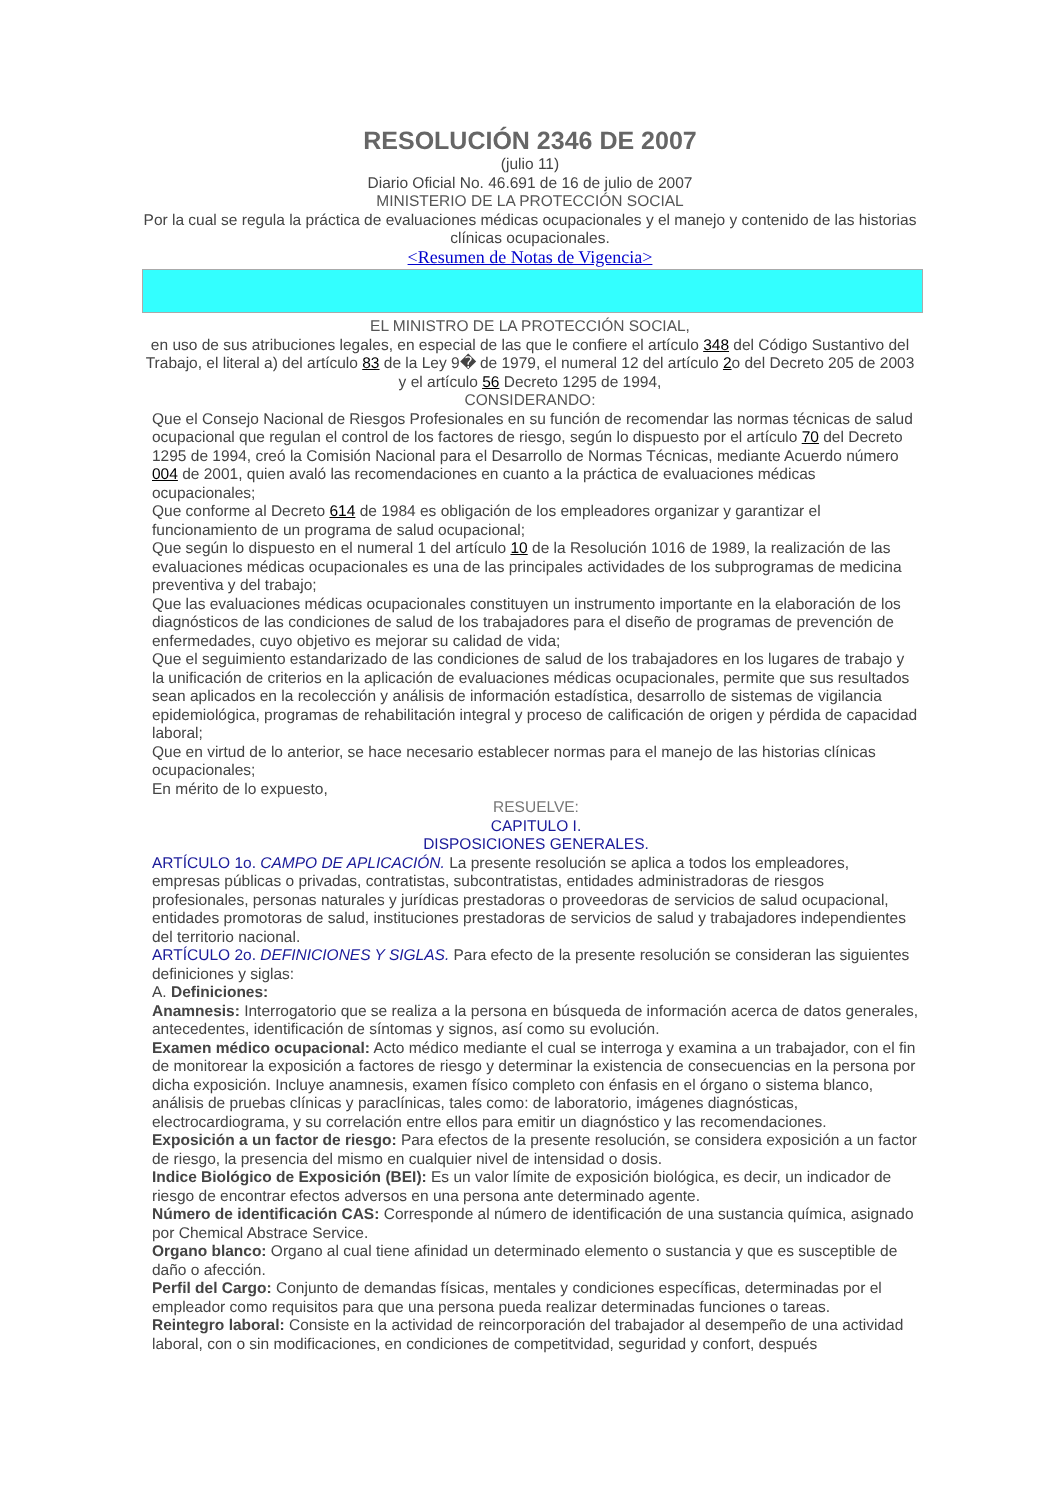RESOLUCIÓN 2346 DE 2007
(julio 11)
Diario Oficial No. 46.691 de 16 de julio de 2007
MINISTERIO DE LA PROTECCIÓN SOCIAL
Por la cual se regula la práctica de evaluaciones médicas ocupacionales y el manejo y contenido de las historias clínicas ocupacionales.
<Resumen de Notas de Vigencia>
EL MINISTRO DE LA PROTECCIÓN SOCIAL,
en uso de sus atribuciones legales, en especial de las que le confiere el artículo 348 del Código Sustantivo del Trabajo, el literal a) del artículo 83 de la Ley 9� de 1979, el numeral 12 del artículo 2o del Decreto 205 de 2003 y el artículo 56 Decreto 1295 de 1994,
CONSIDERANDO:
Que el Consejo Nacional de Riesgos Profesionales en su función de recomendar las normas técnicas de salud ocupacional que regulan el control de los factores de riesgo, según lo dispuesto por el artículo 70 del Decreto 1295 de 1994, creó la Comisión Nacional para el Desarrollo de Normas Técnicas, mediante Acuerdo número 004 de 2001, quien avaló las recomendaciones en cuanto a la práctica de evaluaciones médicas ocupacionales;
Que conforme al Decreto 614 de 1984 es obligación de los empleadores organizar y garantizar el funcionamiento de un programa de salud ocupacional;
Que según lo dispuesto en el numeral 1 del artículo 10 de la Resolución 1016 de 1989, la realización de las evaluaciones médicas ocupacionales es una de las principales actividades de los subprogramas de medicina preventiva y del trabajo;
Que las evaluaciones médicas ocupacionales constituyen un instrumento importante en la elaboración de los diagnósticos de las condiciones de salud de los trabajadores para el diseño de programas de prevención de enfermedades, cuyo objetivo es mejorar su calidad de vida;
Que el seguimiento estandarizado de las condiciones de salud de los trabajadores en los lugares de trabajo y la unificación de criterios en la aplicación de evaluaciones médicas ocupacionales, permite que sus resultados sean aplicados en la recolección y análisis de información estadística, desarrollo de sistemas de vigilancia epidemiológica, programas de rehabilitación integral y proceso de calificación de origen y pérdida de capacidad laboral;
Que en virtud de lo anterior, se hace necesario establecer normas para el manejo de las historias clínicas ocupacionales;
En mérito de lo expuesto,
RESUELVE:
CAPITULO I.
DISPOSICIONES GENERALES.
ARTÍCULO 1o. CAMPO DE APLICACIÓN. La presente resolución se aplica a todos los empleadores, empresas públicas o privadas, contratistas, subcontratistas, entidades administradoras de riesgos profesionales, personas naturales y jurídicas prestadoras o proveedoras de servicios de salud ocupacional, entidades promotoras de salud, instituciones prestadoras de servicios de salud y trabajadores independientes del territorio nacional.
ARTÍCULO 2o. DEFINICIONES Y SIGLAS. Para efecto de la presente resolución se consideran las siguientes definiciones y siglas:
A. Definiciones:
Anamnesis: Interrogatorio que se realiza a la persona en búsqueda de información acerca de datos generales, antecedentes, identificación de síntomas y signos, así como su evolución.
Examen médico ocupacional: Acto médico mediante el cual se interroga y examina a un trabajador, con el fin de monitorear la exposición a factores de riesgo y determinar la existencia de consecuencias en la persona por dicha exposición. Incluye anamnesis, examen físico completo con énfasis en el órgano o sistema blanco, análisis de pruebas clínicas y paraclínicas, tales como: de laboratorio, imágenes diagnósticas, electrocardiograma, y su correlación entre ellos para emitir un diagnóstico y las recomendaciones.
Exposición a un factor de riesgo: Para efectos de la presente resolución, se considera exposición a un factor de riesgo, la presencia del mismo en cualquier nivel de intensidad o dosis.
Indice Biológico de Exposición (BEI): Es un valor límite de exposición biológica, es decir, un indicador de riesgo de encontrar efectos adversos en una persona ante determinado agente.
Número de identificación CAS: Corresponde al número de identificación de una sustancia química, asignado por Chemical Abstrace Service.
Organo blanco: Organo al cual tiene afinidad un determinado elemento o sustancia y que es susceptible de daño o afección.
Perfil del Cargo: Conjunto de demandas físicas, mentales y condiciones específicas, determinadas por el empleador como requisitos para que una persona pueda realizar determinadas funciones o tareas.
Reintegro laboral: Consiste en la actividad de reincorporación del trabajador al desempeño de una actividad laboral, con o sin modificaciones, en condiciones de competitvidad, seguridad y confort, después